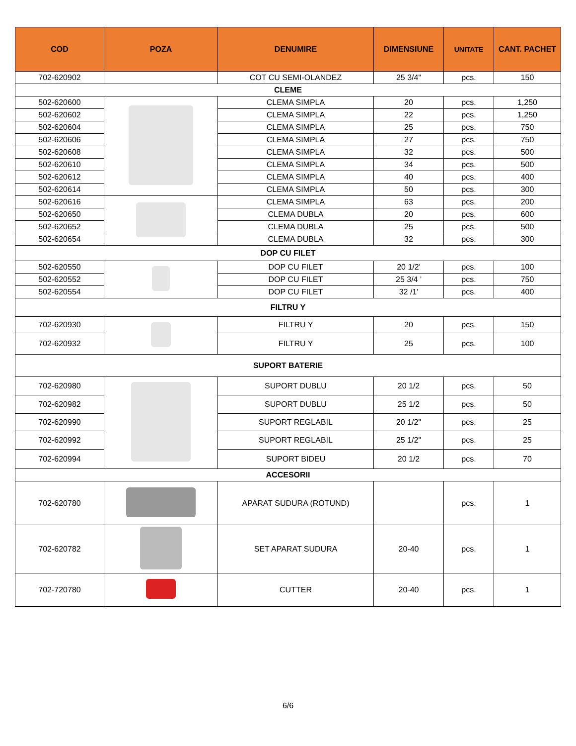| COD | POZA | DENUMIRE | DIMENSIUNE | UNITATE | CANT. PACHET |
| --- | --- | --- | --- | --- | --- |
| 702-620902 | | COT CU SEMI-OLANDEZ | 25 3/4" | pcs. | 150 |
| CLEME | | | | | |
| 502-620600 | | CLEMA SIMPLA | 20 | pcs. | 1,250 |
| 502-620602 | | CLEMA SIMPLA | 22 | pcs. | 1,250 |
| 502-620604 | | CLEMA SIMPLA | 25 | pcs. | 750 |
| 502-620606 | | CLEMA SIMPLA | 27 | pcs. | 750 |
| 502-620608 | | CLEMA SIMPLA | 32 | pcs. | 500 |
| 502-620610 | | CLEMA SIMPLA | 34 | pcs. | 500 |
| 502-620612 | | CLEMA SIMPLA | 40 | pcs. | 400 |
| 502-620614 | | CLEMA SIMPLA | 50 | pcs. | 300 |
| 502-620616 | | CLEMA SIMPLA | 63 | pcs. | 200 |
| 502-620650 | | CLEMA DUBLA | 20 | pcs. | 600 |
| 502-620652 | | CLEMA DUBLA | 25 | pcs. | 500 |
| 502-620654 | | CLEMA DUBLA | 32 | pcs. | 300 |
| DOP CU FILET | | | | | |
| 502-620550 | | DOP CU FILET | 20 1/2' | pcs. | 100 |
| 502-620552 | | DOP CU FILET | 25 3/4 ' | pcs. | 750 |
| 502-620554 | | DOP CU FILET | 32 /1' | pcs. | 400 |
| FILTRU Y | | | | | |
| 702-620930 | | FILTRU Y | 20 | pcs. | 150 |
| 702-620932 | | FILTRU Y | 25 | pcs. | 100 |
| SUPORT BATERIE | | | | | |
| 702-620980 | | SUPORT DUBLU | 20 1/2 | pcs. | 50 |
| 702-620982 | | SUPORT DUBLU | 25 1/2 | pcs. | 50 |
| 702-620990 | | SUPORT REGLABIL | 20 1/2" | pcs. | 25 |
| 702-620992 | | SUPORT REGLABIL | 25 1/2" | pcs. | 25 |
| 702-620994 | | SUPORT BIDEU | 20 1/2 | pcs. | 70 |
| ACCESORII | | | | | |
| 702-620780 | | APARAT SUDURA (ROTUND) | | pcs. | 1 |
| 702-620782 | | SET APARAT SUDURA | 20-40 | pcs. | 1 |
| 702-720780 | | CUTTER | 20-40 | pcs. | 1 |
6/6